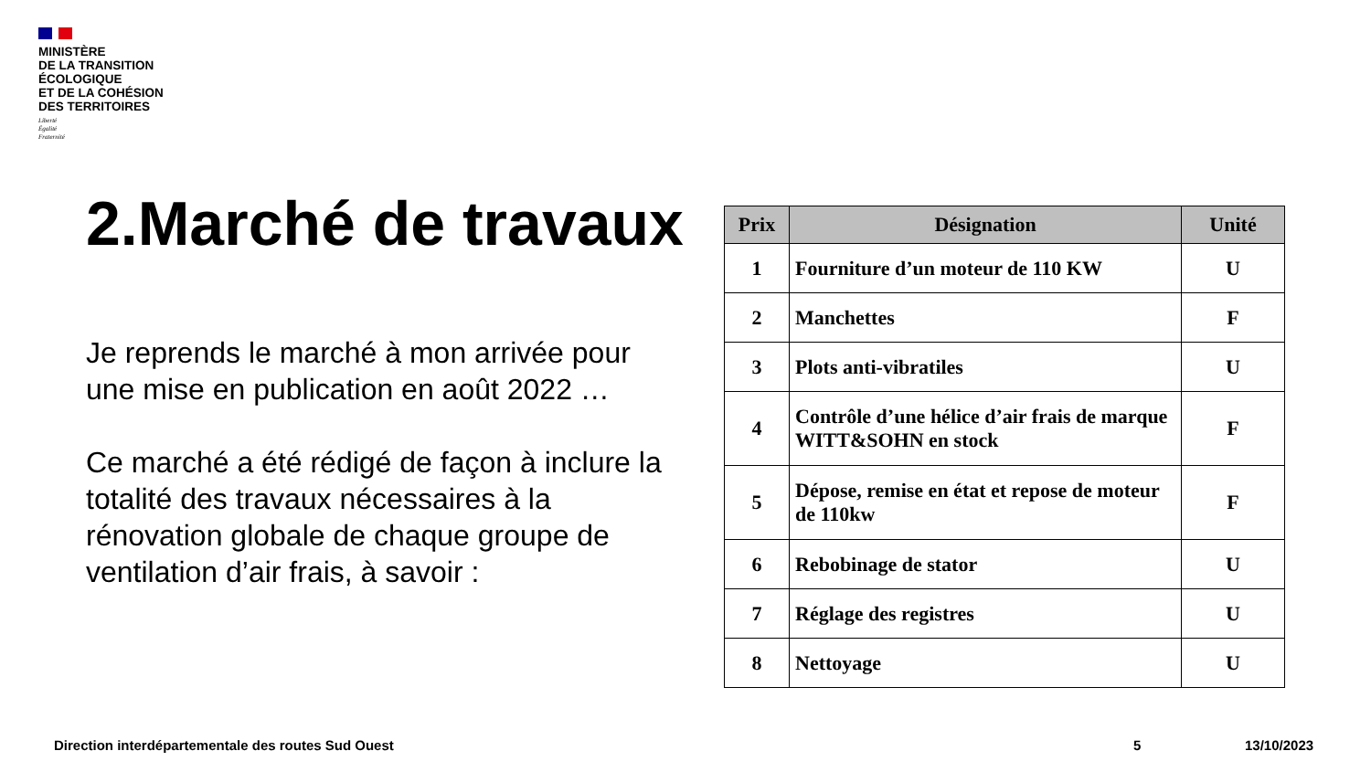MINISTÈRE
DE LA TRANSITION
ÉCOLOGIQUE
ET DE LA COHÉSION
DES TERRITOIRES
Liberté
Égalité
Fraternité
2.Marché de travaux
Je reprends le marché à mon arrivée pour une mise en publication en août 2022 …
Ce marché a été rédigé de façon à inclure la totalité des travaux nécessaires à la rénovation globale de chaque groupe de ventilation d’air frais, à savoir :
| Prix | Désignation | Unité |
| --- | --- | --- |
| 1 | Fourniture d’un moteur de 110 KW | U |
| 2 | Manchettes | F |
| 3 | Plots anti-vibratiles | U |
| 4 | Contrôle d’une hélice d’air frais de marque WITT&SOHN en stock | F |
| 5 | Dépose, remise en état et repose de moteur de 110kw | F |
| 6 | Rebobinage de stator | U |
| 7 | Réglage des registres | U |
| 8 | Nettoyage | U |
Direction interdépartementale des routes Sud Ouest
5 13/10/2023